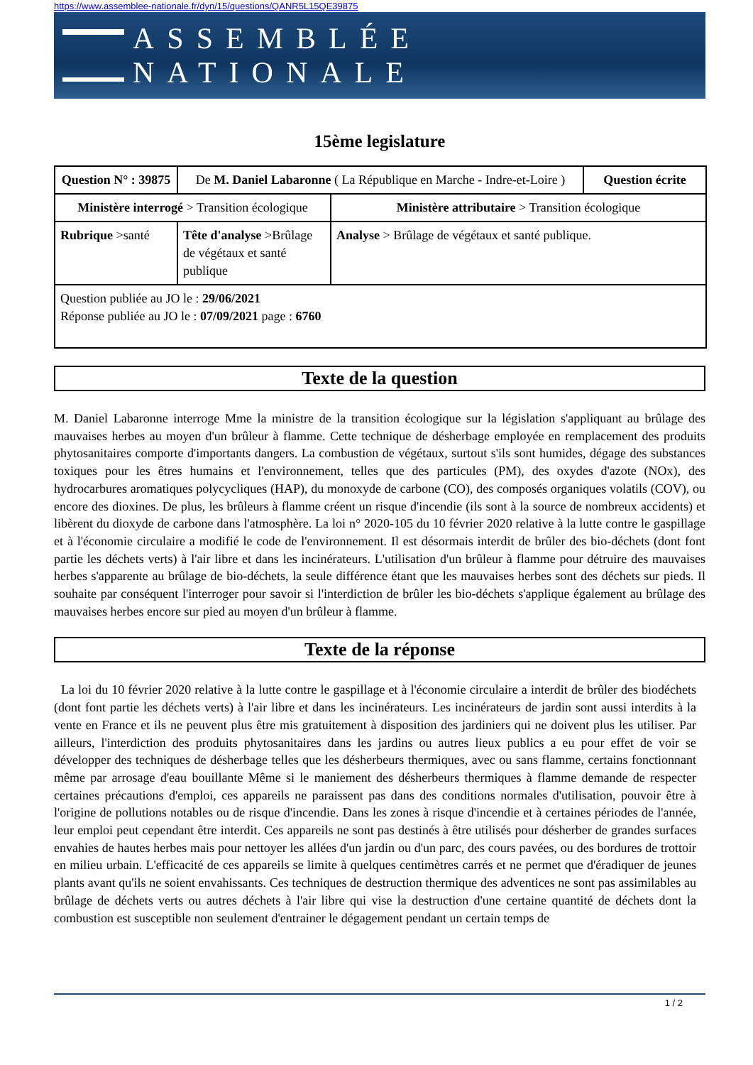https://www.assemblee-nationale.fr/dyn/15/questions/QANR5L15QE39875
ASSEMBLÉE NATIONALE
15ème legislature
| Question N° : 39875 | De M. Daniel Labaronne ( La République en Marche - Indre-et-Loire ) | | | Question écrite |
| Ministère interrogé > Transition écologique | | | Ministère attributaire > Transition écologique | |
| Rubrique >santé | | Tête d'analyse >Brûlage de végétaux et santé publique | Analyse > Brûlage de végétaux et santé publique. | |
| Question publiée au JO le : 29/06/2021 Réponse publiée au JO le : 07/09/2021 page : 6760 | | | | |
Texte de la question
M. Daniel Labaronne interroge Mme la ministre de la transition écologique sur la législation s'appliquant au brûlage des mauvaises herbes au moyen d'un brûleur à flamme. Cette technique de désherbage employée en remplacement des produits phytosanitaires comporte d'importants dangers. La combustion de végétaux, surtout s'ils sont humides, dégage des substances toxiques pour les êtres humains et l'environnement, telles que des particules (PM), des oxydes d'azote (NOx), des hydrocarbures aromatiques polycycliques (HAP), du monoxyde de carbone (CO), des composés organiques volatils (COV), ou encore des dioxines. De plus, les brûleurs à flamme créent un risque d'incendie (ils sont à la source de nombreux accidents) et libèrent du dioxyde de carbone dans l'atmosphère. La loi n° 2020-105 du 10 février 2020 relative à la lutte contre le gaspillage et à l'économie circulaire a modifié le code de l'environnement. Il est désormais interdit de brûler des bio-déchets (dont font partie les déchets verts) à l'air libre et dans les incinérateurs. L'utilisation d'un brûleur à flamme pour détruire des mauvaises herbes s'apparente au brûlage de bio-déchets, la seule différence étant que les mauvaises herbes sont des déchets sur pieds. Il souhaite par conséquent l'interroger pour savoir si l'interdiction de brûler les bio-déchets s'applique également au brûlage des mauvaises herbes encore sur pied au moyen d'un brûleur à flamme.
Texte de la réponse
La loi du 10 février 2020 relative à la lutte contre le gaspillage et à l'économie circulaire a interdit de brûler des biodéchets (dont font partie les déchets verts) à l'air libre et dans les incinérateurs. Les incinérateurs de jardin sont aussi interdits à la vente en France et ils ne peuvent plus être mis gratuitement à disposition des jardiniers qui ne doivent plus les utiliser. Par ailleurs, l'interdiction des produits phytosanitaires dans les jardins ou autres lieux publics a eu pour effet de voir se développer des techniques de désherbage telles que les désherbeurs thermiques, avec ou sans flamme, certains fonctionnant même par arrosage d'eau bouillante Même si le maniement des désherbeurs thermiques à flamme demande de respecter certaines précautions d'emploi, ces appareils ne paraissent pas dans des conditions normales d'utilisation, pouvoir être à l'origine de pollutions notables ou de risque d'incendie. Dans les zones à risque d'incendie et à certaines périodes de l'année, leur emploi peut cependant être interdit. Ces appareils ne sont pas destinés à être utilisés pour désherber de grandes surfaces envahies de hautes herbes mais pour nettoyer les allées d'un jardin ou d'un parc, des cours pavées, ou des bordures de trottoir en milieu urbain. L'efficacité de ces appareils se limite à quelques centimètres carrés et ne permet que d'éradiquer de jeunes plants avant qu'ils ne soient envahissants. Ces techniques de destruction thermique des adventices ne sont pas assimilables au brûlage de déchets verts ou autres déchets à l'air libre qui vise la destruction d'une certaine quantité de déchets dont la combustion est susceptible non seulement d'entrainer le dégagement pendant un certain temps de
1 / 2